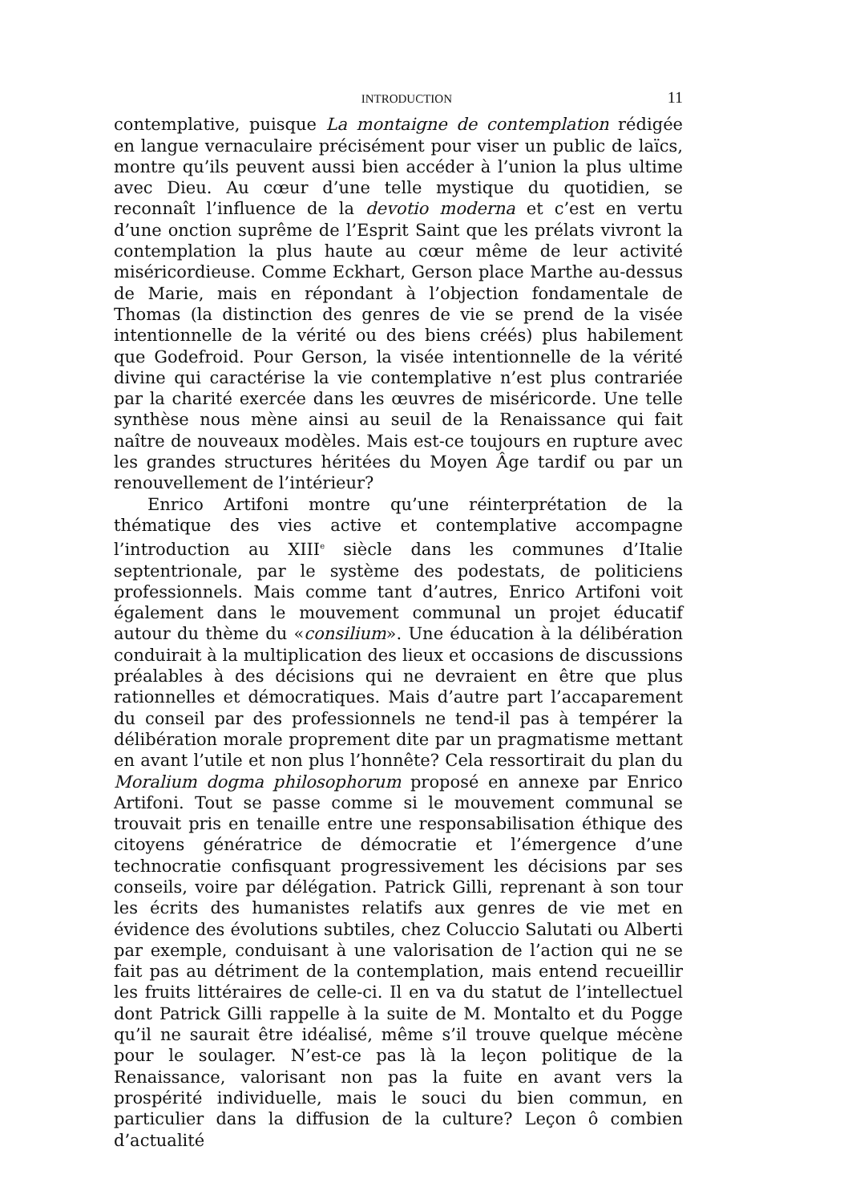INTRODUCTION 11
contemplative, puisque La montaigne de contemplation rédigée en langue vernaculaire précisément pour viser un public de laïcs, montre qu’ils peuvent aussi bien accéder à l’union la plus ultime avec Dieu. Au cœur d’une telle mystique du quotidien, se reconnaît l’influence de la devotio moderna et c’est en vertu d’une onction suprême de l’Esprit Saint que les prélats vivront la contemplation la plus haute au cœur même de leur activité miséricordieuse. Comme Eckhart, Gerson place Marthe au-dessus de Marie, mais en répondant à l’objection fondamentale de Thomas (la distinction des genres de vie se prend de la visée intentionnelle de la vérité ou des biens créés) plus habilement que Godefroid. Pour Gerson, la visée intentionnelle de la vérité divine qui caractérise la vie contemplative n’est plus contrariée par la charité exercée dans les œuvres de miséricorde. Une telle synthèse nous mène ainsi au seuil de la Renaissance qui fait naître de nouveaux modèles. Mais est-ce toujours en rupture avec les grandes structures héritées du Moyen Âge tardif ou par un renouvellement de l’intérieur?
Enrico Artifoni montre qu’une réinterprétation de la thématique des vies active et contemplative accompagne l’introduction au XIII<sup>e</sup> siècle dans les communes d’Italie septentrionale, par le système des podestats, de politiciens professionnels. Mais comme tant d’autres, Enrico Artifoni voit également dans le mouvement communal un projet éducatif autour du thème du «consilium». Une éducation à la délibération conduirait à la multiplication des lieux et occasions de discussions préalables à des décisions qui ne devraient en être que plus rationnelles et démocratiques. Mais d’autre part l’accaparement du conseil par des professionnels ne tend-il pas à tempérer la délibération morale proprement dite par un pragmatisme mettant en avant l’utile et non plus l’honnête? Cela ressortirait du plan du Moralium dogma philosophorum proposé en annexe par Enrico Artifoni. Tout se passe comme si le mouvement communal se trouvait pris en tenaille entre une responsabilisation éthique des citoyens génératrice de démocratie et l’émergence d’une technocratie confisquant progressivement les décisions par ses conseils, voire par délégation. Patrick Gilli, reprenant à son tour les écrits des humanistes relatifs aux genres de vie met en évidence des évolutions subtiles, chez Coluccio Salutati ou Alberti par exemple, conduisant à une valorisation de l’action qui ne se fait pas au détriment de la contemplation, mais entend recueillir les fruits littéraires de celle-ci. Il en va du statut de l’intellectuel dont Patrick Gilli rappelle à la suite de M. Montalto et du Pogge qu’il ne saurait être idéalisé, même s’il trouve quelque mécène pour le soulager. N’est-ce pas là la leçon politique de la Renaissance, valorisant non pas la fuite en avant vers la prospérité individuelle, mais le souci du bien commun, en particulier dans la diffusion de la culture? Leçon ô combien d’actualité